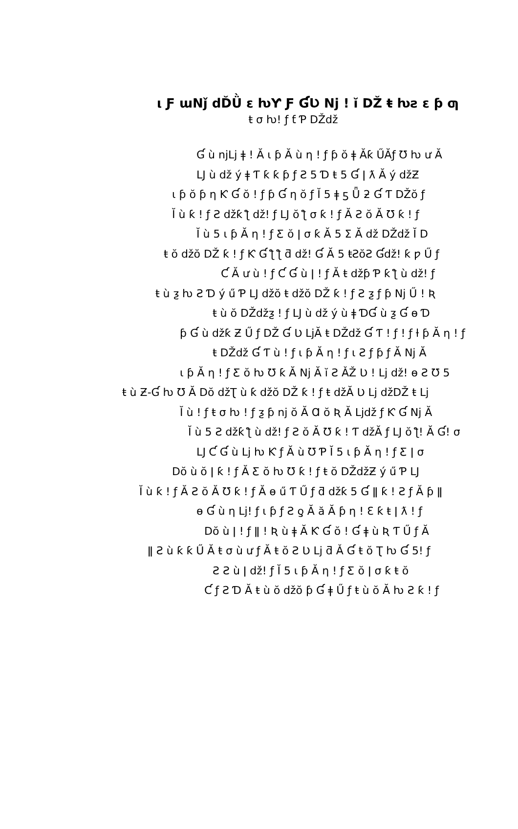ι Ƒ ɯNǰ dĎǛ ɛ ƕƳ Ƒ ƓƲ Nj ! ĭ DŽ ŧ ƕƨ ɛ ƥ ƣ
ŧ σ ƕ! ƒ ƭ Ƥ DŽdž
Ɠ ù njLj ǂ ! Ă ι ƥ Ă ù η ! ƒ ƥ ŏ ǂ Ăƙ ŰĂƒ Ʊ ƕ ư Ă
LJ ù dž ý ǂ Ƭ ƙ ƙ ƥ ƒ Ƨ 5 Ɗ ŧ 5 Ɠ ǀ ƛ Ă ý džƵ
ι ƥ ŏ ƥ η Ƙ Ɠ ŏ ! ƒ ƥ Ɠ η ŏ ƒ Ĭ 5 ǂ ƽ Ǖ ƻ Ɠ Ƭ DŽŏ ƒ
Ĭ ù ƙ ! ƒ Ƨ džƙ ƪ dž! ƒ LJ ŏ ƪ σ ƙ ! ƒ Ă Ƨ ŏ Ă Ʊ ƙ ! ƒ
Ĭ ù 5 ι ƥ Ă η ! ƒ Ƹ ŏ ǀ σ ƙ Ă 5 Σ Ă dž DŽdž Ĭ D
ŧ ŏ džŏ DŽ ƙ ! ƒ Ƙ Ɠ ƪ ƪ ƌ dž! Ɠ Ă 5 ŧƧŏƧ Ɠdž! ƙ ƿ Ű ƒ
Ƈ Ă ư ù ! ƒ Ƈ Ɠ ù ǀ ! ƒ Ă ŧ džƥ Ƥ ƙ ƪ ù dž! ƒ
ŧ ù ƺ ƕ Ƨ Ɗ ý ű Ƥ LJ džŏ ŧ džŏ DŽ ƙ ! ƒ Ƨ ƺ ƒ ƥ Nj Ű ! Ʀ
ŧ ù ŏ DŽdžƺ ! ƒ LJ ù dž ý ù ǂ ƊƓ ù ƺ Ɠ ɵ Ɗ
ƥ Ɠ ù džƙ Ƶ Ű ƒ DŽ Ɠ Ʋ LjĂ ŧ DŽdž Ɠ Ƭ ! ƒ ! ƒ ƚ ƥ Ă η ! ƒ
ŧ DŽdž Ɠ Ƭ ù ! ƒ ι ƥ Ă η ! ƒ ι Ƨ ƒ ƥ ƒ Ă Nj Ă
ι ƥ Ă η ! ƒ Ƹ ŏ ƕ Ʊ ƙ Ă Nj Ă ĭ Ƨ ǍŽ Ʋ ! Lj dž! ɵ Ƨ Ʊ 5
ŧ ù Ƶ-Ɠ ƕ Ʊ Ă Dŏ džƮ ù ƙ džŏ DŽ ƙ ! ƒ ŧ džĂ Ʋ Lj džDŽ ŧ Lj
Ĭ ù ! ƒ ŧ σ ƕ ! ƒ ƺ ƥ nj ŏ Ă Ɑ ŏ Ʀ Ă Ljdž ƒ Ƙ Ɠ Nj Ă
Ĭ ù 5 Ƨ džƙ ƪ ù dž! ƒ Ƨ ŏ Ă Ʊ ƙ ! Ƭ džĂ ƒ LJ ŏ ƪ! Ă Ɠ! σ
Ǉ Ƈ Ɠ ù Lj ƕ Ƙ ƒ Ă ù Ʊ Ƥ Ĭ 5 ι ƥ Ă η ! ƒ Ƹ ǀ σ
Dŏ ù ŏ ǀ ƙ ! ƒ Ă Ƹ ŏ ƕ Ʊ ƙ ! ƒ ŧ ŏ DŽdžƵ ý ű Ƥ LJ
Ĭ ù ƙ ! ƒ Ă Ƨ ŏ Ă Ʊ ƙ ! ƒ Ă ɵ ű Ƭ Ű ƒ ƌ džƙ 5 Ɠ ǁ ƙ ! Ƨ ƒ Ă ƥ ǁ
ɵ Ɠ ù η Lj! ƒ ι ƥ ƒ Ƨ ƍ Ă ă Ă ƥ η ! Ɛ ƙ ŧ ǀ ƛ ! ƒ
Dŏ ù ǀ ! ƒ ǁ ! Ʀ ù ǂ Ă Ƙ Ɠ ŏ ! Ɠ ǂ ù Ʀ Ƭ Ű ƒ Ă
ǁ Ƨ ù ƙ ƙ Ű Ă ŧ σ ù ư ƒ Ă ŧ ŏ Ƨ Ʋ Lj ƌ Ǎ Ɠ ŧ ŏ Ʈ ƕ Ɠ 5! ƒ
Ƨ Ƨ ù ǀ dž! ƒ Ĭ 5 ι ƥ Ă η ! ƒ Ƹ ŏ ǀ σ ƙ ŧ ŏ
Ƈ ƒ Ƨ Ɗ Ă ŧ ù ŏ džŏ ƥ Ɠ ǂ Ű ƒ ŧ ù ŏ Ă ƕ Ƨ ƙ ! ƒ